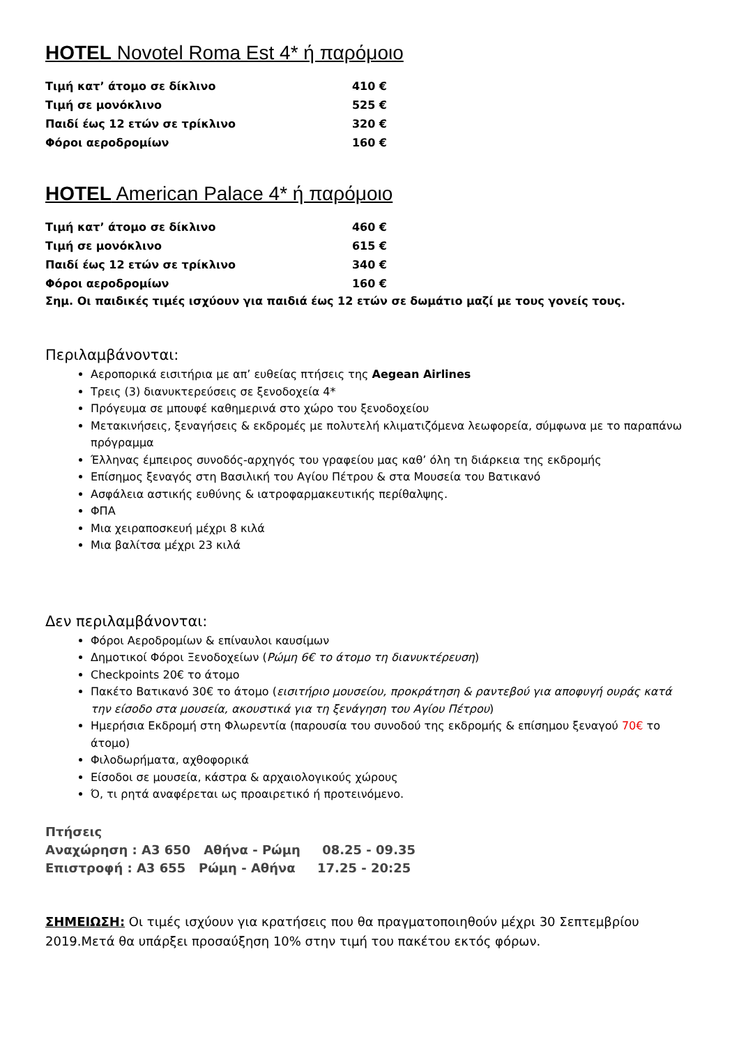HOTEL Novotel Roma Est 4* ή παρόμοιο
| Τιμή κατ’ άτομο σε δίκλινο | 410 € |
| Τιμή σε μονόκλινο | 525 € |
| Παιδί έως 12 ετών σε τρίκλινο | 320 € |
| Φόροι αεροδρομίων | 160 € |
HOTEL American Palace 4* ή παρόμοιο
| Τιμή κατ’ άτομο σε δίκλινο | 460 € |
| Τιμή σε μονόκλινο | 615 € |
| Παιδί έως 12 ετών σε τρίκλινο | 340 € |
| Φόροι αεροδρομίων | 160 € |
Σημ. Οι παιδικές τιμές ισχύουν για παιδιά έως 12 ετών σε δωμάτιο μαζί με τους γονείς τους.
Περιλαμβάνονται:
Αεροπορικά εισιτήρια με απ’ ευθείας πτήσεις της Aegean Airlines
Τρεις (3) διανυκτερεύσεις σε ξενοδοχεία 4*
Πρόγευμα σε μπουφέ καθημερινά στο χώρο του ξενοδοχείου
Μετακινήσεις, ξεναγήσεις & εκδρομές με πολυτελή κλιματιζόμενα λεωφορεία, σύμφωνα με το παραπάνω πρόγραμμα
Έλληνας έμπειρος συνοδός-αρχηγός του γραφείου μας καθ’ όλη τη διάρκεια της εκδρομής
Επίσημος ξεναγός στη Βασιλική του Αγίου Πέτρου & στα Μουσεία του Βατικανό
Ασφάλεια αστικής ευθύνης & ιατροφαρμακευτικής περίθαλψης.
ΦΠΑ
Μια χειραποσκευή μέχρι 8 κιλά
Μια βαλίτσα μέχρι 23 κιλά
Δεν περιλαμβάνονται:
Φόροι Αεροδρομίων & επίναυλοι καυσίμων
Δημοτικοί Φόροι Ξενοδοχείων (Ρώμη 6€ το άτομο τη διανυκτέρευση)
Checkpoints 20€ το άτομο
Πακέτο Βατικανό 30€ το άτομο (εισιτήριο μουσείου, προκράτηση & ραντεβού για αποφυγή ουράς κατά την είσοδο στα μουσεία, ακουστικά για τη ξενάγηση του Αγίου Πέτρου)
Ημερήσια Εκδρομή στη Φλωρεντία (παρουσία του συνοδού της εκδρομής & επίσημου ξεναγού 70€ το άτομο)
Φιλοδωρήματα, αχθοφορικά
Είσοδοι σε μουσεία, κάστρα & αρχαιολογικούς χώρους
Ό, τι ρητά αναφέρεται ως προαιρετικό ή προτεινόμενο.
Πτήσεις
Αναχώρηση : A3 650 Αθήνα - Ρώμη 08.25 - 09.35
Επιστροφή : A3 655 Ρώμη - Αθήνα 17.25 - 20:25
ΣΗΜΕΙΩΣΗ: Οι τιμές ισχύουν για κρατήσεις που θα πραγματοποιηθούν μέχρι 30 Σεπτεμβρίου 2019.Μετά θα υπάρξει προσαύξηση 10% στην τιμή του πακέτου εκτός φόρων.